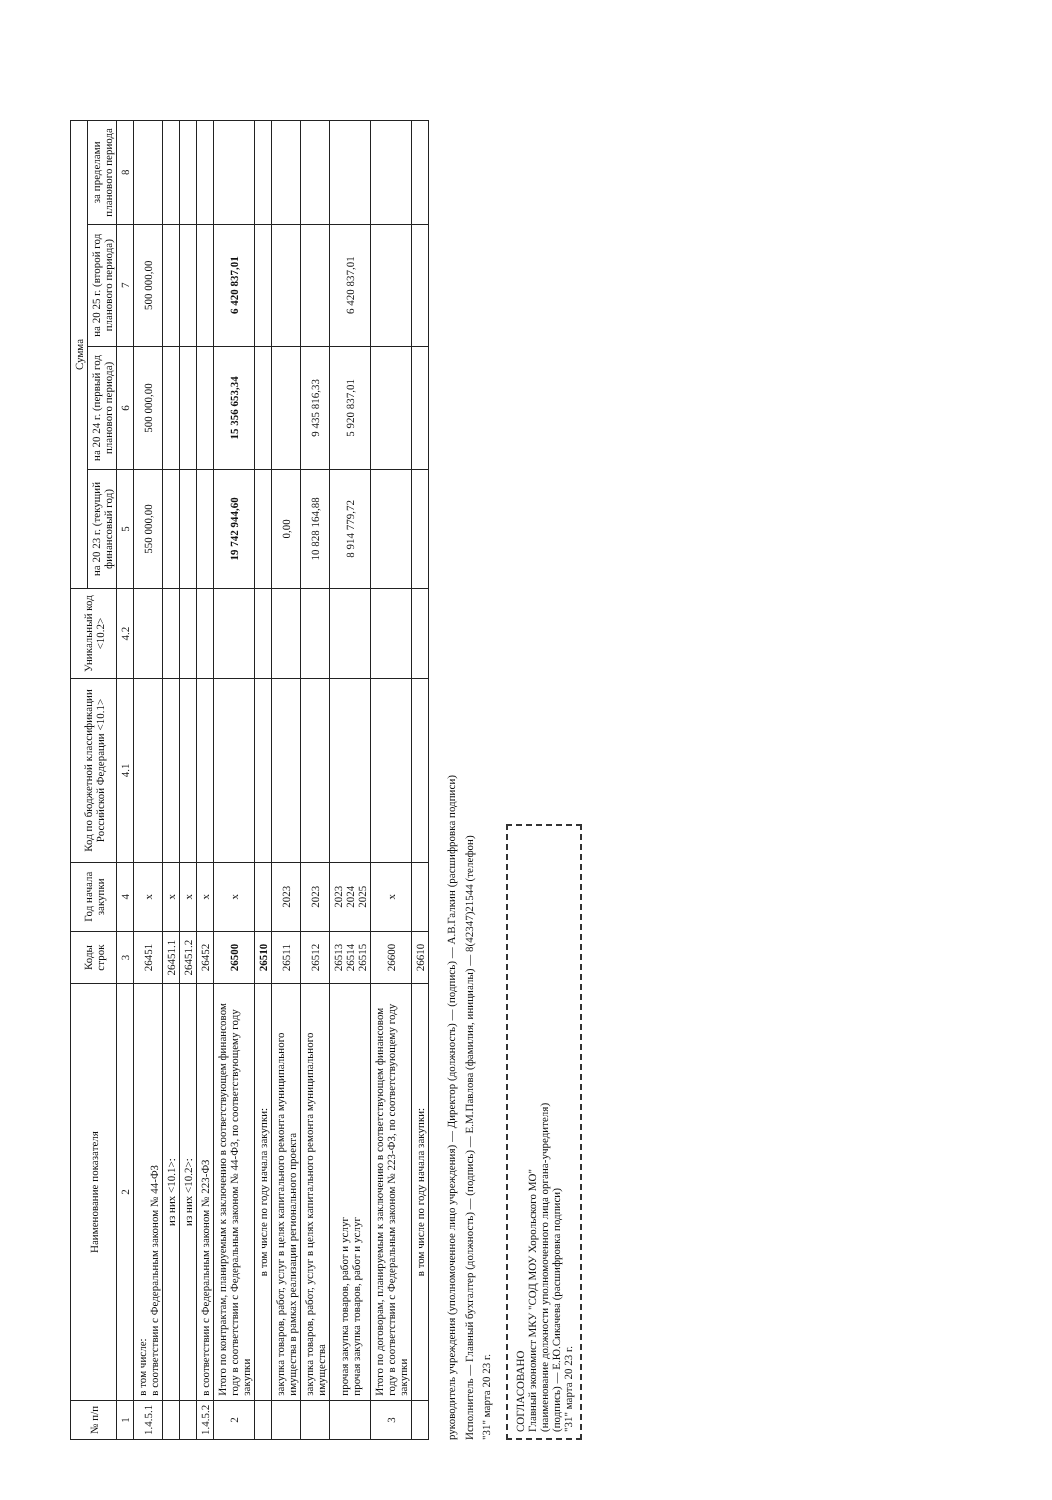| № п/п | Наименование показателя | Коды строк | Год начала закупки | Код по бюджетной классификации Российской Федерации <10.1> | Уникальный код <10.2> | Сумма | | | |
| --- | --- | --- | --- | --- | --- | --- | --- | --- | --- |
| | | | | | | на 20 23 г. (текущий финансовый год) | на 20 24 г. (первый год планового периода) | на 20 25 г. (второй год планового периода) | за пределами планового периода |
| 1 | 2 | 3 | 4 | 4.1 | 4.2 | 5 | 6 | 7 | 8 |
| 1.4.5.1 | в том числе: в соответствии с Федеральным законом № 44-ФЗ | 26451 | x | | | 550 000,00 | 500 000,00 | 500 000,00 | |
| | из них <10.1>: | 26451.1 | x | | | | | | |
| | из них <10.2>: | 26451.2 | x | | | | | | |
| 1.4.5.2 | в соответствии с Федеральным законом № 223-ФЗ | 26452 | x | | | | | | |
| 2 | Итого по контрактам, планируемым к заключению в соответствующем финансовом году в соответствии с Федеральным законом № 44-ФЗ, по соответствующему году закупки | 26500 | x | | | 19 742 944,60 | 15 356 653,34 | 6 420 837,01 | |
| | в том числе по году начала закупки: | 26510 | | | | | | | |
| | закупка товаров, работ, услуг в целях капитального ремонта муниципального имущества в рамках реализации регионального проекта | 26511 | 2023 | | | 0,00 | | | |
| | закупка товаров, работ, услуг в целях капитального ремонта муниципального имущества | 26512 | 2023 | | | 10 828 164,88 | 9 435 816,33 | | |
| | прочая закупка товаров, работ и услуг прочая закупка товаров, работ и услуг | 26513 26514 26515 | 2023 2024 2025 | | | 8 914 779,72 | 5 920 837,01 | 6 420 837,01 | |
| 3 | Итого по договорам, планируемым к заключению в соответствующем финансовом году в соответствии с Федеральным законом № 223-ФЗ, по соответствующему году закупки | 26600 | x | | | | | | |
| | в том числе по году начала закупки: | 26610 | | | | | | | |
руководитель учреждения (уполномоченное лицо учреждения) — Директор (должность) — (подпись) — А.В.Галкин (расшифровка подписи)
Исполнитель — Главный бухгалтер (должность) — (подпись) — Е.М.Павлова (фамилия, инициалы) — 8(42347)21544 (телефон)
"31" марта 20 23 г.
СОГЛАСОВАНО
Главный экономист МКУ "СОД МОУ Хорольского МО"
(наименование должности уполномоченного лица органа-учредителя)
(подпись) — Е.Ю.Сикачева (расшифровка подписи)
"31" марта 20 23 г.